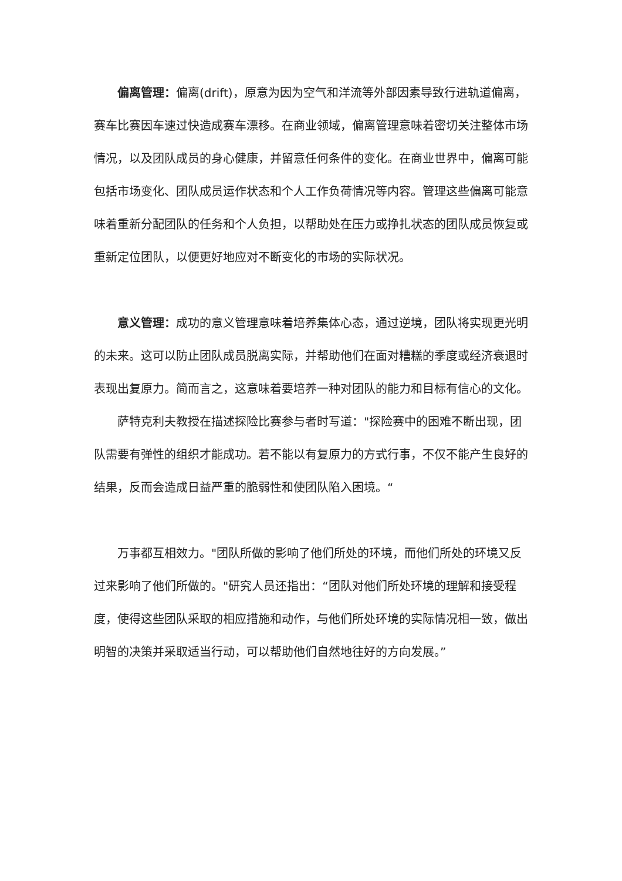偏离管理：偏离(drift)，原意为因为空气和洋流等外部因素导致行进轨道偏离，赛车比赛因车速过快造成赛车漂移。在商业领域，偏离管理意味着密切关注整体市场情况，以及团队成员的身心健康，并留意任何条件的变化。在商业世界中，偏离可能包括市场变化、团队成员运作状态和个人工作负荷情况等内容。管理这些偏离可能意味着重新分配团队的任务和个人负担，以帮助处在压力或挣扎状态的团队成员恢复或重新定位团队，以便更好地应对不断变化的市场的实际状况。
意义管理：成功的意义管理意味着培养集体心态，通过逆境，团队将实现更光明的未来。这可以防止团队成员脱离实际，并帮助他们在面对糟糕的季度或经济衰退时表现出复原力。简而言之，这意味着要培养一种对团队的能力和目标有信心的文化。
萨特克利夫教授在描述探险比赛参与者时写道："探险赛中的困难不断出现，团队需要有弹性的组织才能成功。若不能以有复原力的方式行事，不仅不能产生良好的结果，反而会造成日益严重的脆弱性和使团队陷入困境。“
万事都互相效力。"团队所做的影响了他们所处的环境，而他们所处的环境又反过来影响了他们所做的。"研究人员还指出：“团队对他们所处环境的理解和接受程度，使得这些团队采取的相应措施和动作，与他们所处环境的实际情况相一致，做出明智的决策并采取适当行动，可以帮助他们自然地往好的方向发展。”